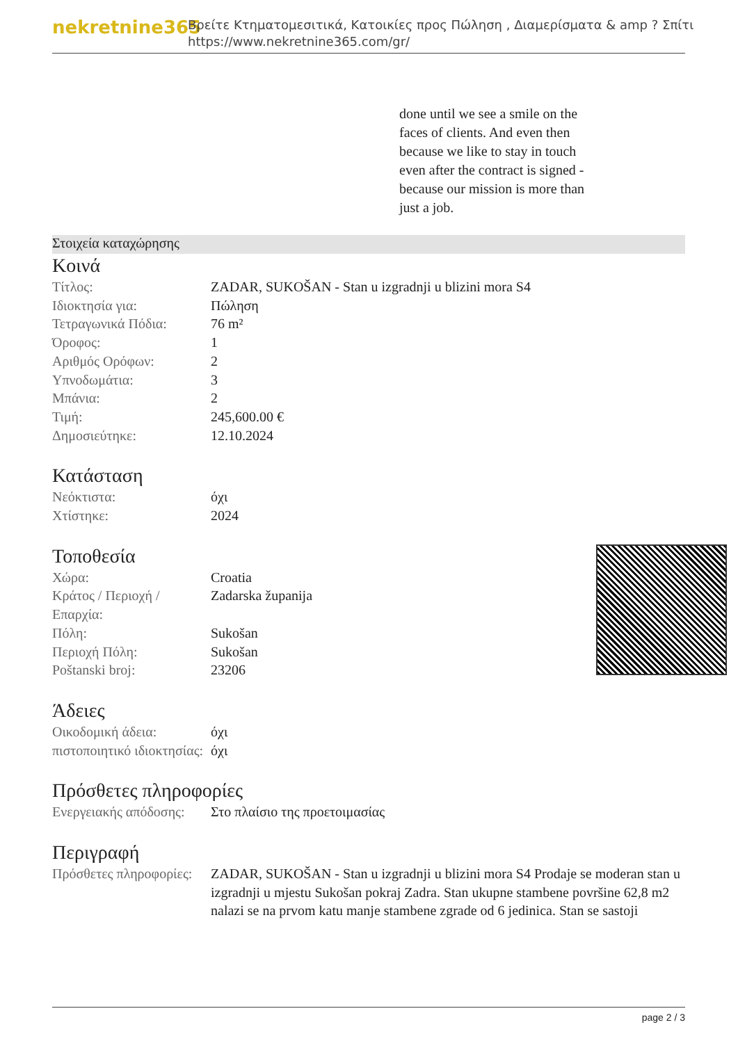nekretnine365
Βρείτε Κτηματομεσιτικά, Κατοικίες προς Πώληση , Διαμερίσματα & amp ? Σπίτι
https://www.nekretnine365.com/gr/
done until we see a smile on the faces of clients. And even then because we like to stay in touch even after the contract is signed - because our mission is more than just a job.
Στοιχεία καταχώρησης
Κοινά
| Τίτλος: | ZADAR, SUKOŠAN - Stan u izgradnji u blizini mora S4 |
| Ιδιοκτησία για: | Πώληση |
| Τετραγωνικά Πόδια: | 76 m² |
| Όροφος: | 1 |
| Αριθμός Ορόφων: | 2 |
| Υπνοδωμάτια: | 3 |
| Μπάνια: | 2 |
| Τιμή: | 245,600.00 € |
| Δημοσιεύτηκε: | 12.10.2024 |
Κατάσταση
| Νεόκτιστα: | όχι |
| Χτίστηκε: | 2024 |
Τοποθεσία
| Χώρα: | Croatia |
| Κράτος / Περιοχή / Επαρχία: | Zadarska županija |
| Πόλη: | Sukošan |
| Περιοχή Πόλη: | Sukošan |
| Poštanski broj: | 23206 |
Άδειες
| Οικοδομική άδεια: | όχι |
| πιστοποιητικό ιδιοκτησίας: | όχι |
Πρόσθετες πληροφορίες
| Ενεργειακής απόδοσης: | Στο πλαίσιο της προετοιμασίας |
Περιγραφή
| Πρόσθετες πληροφορίες: | ZADAR, SUKOŠAN - Stan u izgradnji u blizini mora S4 Prodaje se moderan stan u izgradnji u mjestu Sukošan pokraj Zadra. Stan ukupne stambene površine 62,8 m2 nalazi se na prvom katu manje stambene zgrade od 6 jedinica. Stan se sastoji |
page 2 / 3